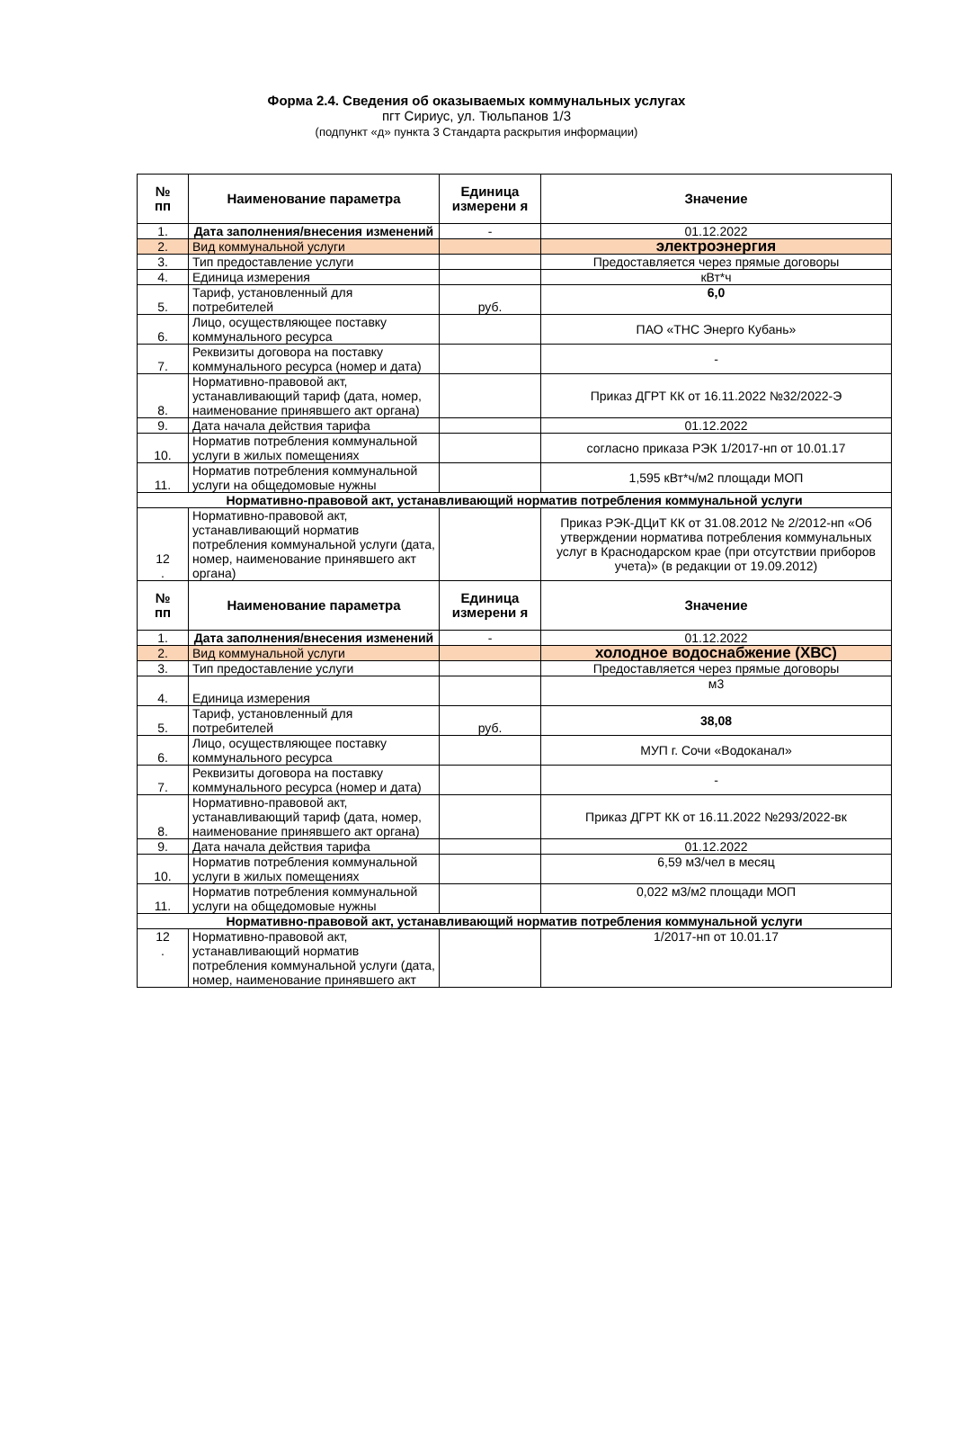Форма 2.4. Сведения об оказываемых коммунальных услугах
пгт Сириус, ул. Тюльпанов 1/3
(подпункт «д» пункта 3 Стандарта раскрытия информации)
| № пп | Наименование параметра | Единица измерени я | Значение |
| --- | --- | --- | --- |
| 1. | Дата заполнения/внесения изменений | - | 01.12.2022 |
| 2. | Вид коммунальной услуги | | электроэнергия |
| 3. | Тип предоставление услуги | | Предоставляется через прямые договоры |
| 4. | Единица измерения | | кВт*ч |
| 5. | Тариф, установленный для потребителей | руб. | 6,0 |
| 6. | Лицо, осуществляющее поставку коммунального ресурса | | ПАО «ТНС Энерго Кубань» |
| 7. | Реквизиты договора на поставку коммунального ресурса (номер и дата) | | - |
| 8. | Нормативно-правовой акт, устанавливающий тариф (дата, номер, наименование принявшего акт органа) | | Приказ ДГРТ КК от 16.11.2022 №32/2022-Э |
| 9. | Дата начала действия тарифа | | 01.12.2022 |
| 10. | Норматив потребления коммунальной услуги в жилых помещениях | | согласно приказа РЭК 1/2017-нп от 10.01.17 |
| 11. | Норматив потребления коммунальной услуги на общедомовые нужны | | 1,595 кВт*ч/м2 площади МОП |
| Нормативно-правовой акт, устанавливающий норматив потребления коммунальной услуги | | | |
| 12 . | Нормативно-правовой акт, устанавливающий норматив потребления коммунальной услуги (дата, номер, наименование принявшего акт органа) | | Приказ РЭК-ДЦиТ КК от 31.08.2012 № 2/2012-нп «Об утверждении норматива потребления коммунальных услуг в Краснодарском крае (при отсутствии приборов учета)» (в редакции от 19.09.2012) |
| № пп | Наименование параметра | Единица измерени я | Значение |
| 1. | Дата заполнения/внесения изменений | - | 01.12.2022 |
| 2. | Вид коммунальной услуги | | холодное водоснабжение (ХВС) |
| 3. | Тип предоставление услуги | | Предоставляется через прямые договоры |
| 4. | Единица измерения | | м3 |
| 5. | Тариф, установленный для потребителей | руб. | 38,08 |
| 6. | Лицо, осуществляющее поставку коммунального ресурса | | МУП г. Сочи «Водоканал» |
| 7. | Реквизиты договора на поставку коммунального ресурса (номер и дата) | | - |
| 8. | Нормативно-правовой акт, устанавливающий тариф (дата, номер, наименование принявшего акт органа) | | Приказ ДГРТ КК от 16.11.2022 №293/2022-вк |
| 9. | Дата начала действия тарифа | | 01.12.2022 |
| 10. | Норматив потребления коммунальной услуги в жилых помещениях | | 6,59 м3/чел в месяц |
| 11. | Норматив потребления коммунальной услуги на общедомовые нужны | | 0,022 м3/м2 площади МОП |
| Нормативно-правовой акт, устанавливающий норматив потребления коммунальной услуги | | | |
| 12 . | Нормативно-правовой акт, устанавливающий норматив потребления коммунальной услуги (дата, номер, наименование принявшего акт | | 1/2017-нп от 10.01.17 |